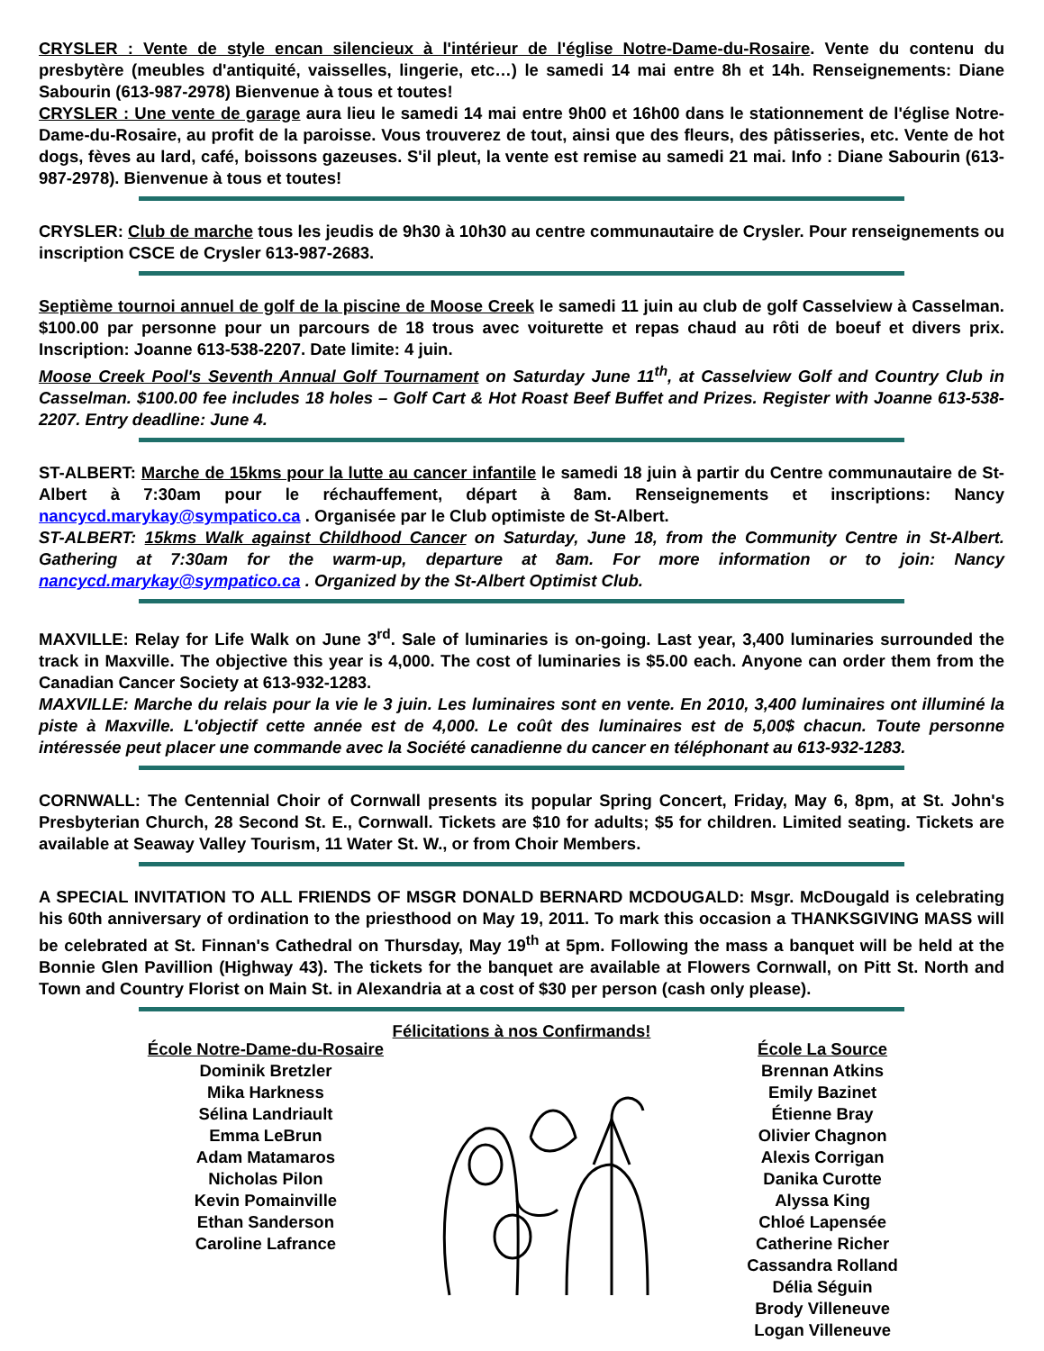CRYSLER : Vente de style encan silencieux à l'intérieur de l'église Notre-Dame-du-Rosaire. Vente du contenu du presbytère (meubles d'antiquité, vaisselles, lingerie, etc…) le samedi 14 mai entre 8h et 14h. Renseignements: Diane Sabourin (613-987-2978) Bienvenue à tous et toutes!
CRYSLER : Une vente de garage aura lieu le samedi 14 mai entre 9h00 et 16h00 dans le stationnement de l'église Notre-Dame-du-Rosaire, au profit de la paroisse. Vous trouverez de tout, ainsi que des fleurs, des pâtisseries, etc. Vente de hot dogs, fèves au lard, café, boissons gazeuses. S'il pleut, la vente est remise au samedi 21 mai. Info : Diane Sabourin (613-987-2978). Bienvenue à tous et toutes!
CRYSLER: Club de marche tous les jeudis de 9h30 à 10h30 au centre communautaire de Crysler. Pour renseignements ou inscription CSCE de Crysler 613-987-2683.
Septième tournoi annuel de golf de la piscine de Moose Creek le samedi 11 juin au club de golf Casselview à Casselman. $100.00 par personne pour un parcours de 18 trous avec voiturette et repas chaud au rôti de boeuf et divers prix. Inscription: Joanne 613-538-2207. Date limite: 4 juin.
Moose Creek Pool's Seventh Annual Golf Tournament on Saturday June 11<sup>th</sup>, at Casselview Golf and Country Club in Casselman. $100.00 fee includes 18 holes – Golf Cart & Hot Roast Beef Buffet and Prizes. Register with Joanne 613-538-2207. Entry deadline: June 4.
ST-ALBERT: Marche de 15kms pour la lutte au cancer infantile le samedi 18 juin à partir du Centre communautaire de St-Albert à 7:30am pour le réchauffement, départ à 8am. Renseignements et inscriptions: Nancy nancycd.marykay@sympatico.ca . Organisée par le Club optimiste de St-Albert.
ST-ALBERT: 15kms Walk against Childhood Cancer on Saturday, June 18, from the Community Centre in St-Albert. Gathering at 7:30am for the warm-up, departure at 8am. For more information or to join: Nancy nancycd.marykay@sympatico.ca . Organized by the St-Albert Optimist Club.
MAXVILLE: Relay for Life Walk on June 3<sup>rd</sup>. Sale of luminaries is on-going. Last year, 3,400 luminaries surrounded the track in Maxville. The objective this year is 4,000. The cost of luminaries is $5.00 each. Anyone can order them from the Canadian Cancer Society at 613-932-1283.
MAXVILLE: Marche du relais pour la vie le 3 juin. Les luminaires sont en vente. En 2010, 3,400 luminaires ont illuminé la piste à Maxville. L'objectif cette année est de 4,000. Le coût des luminaires est de 5,00$ chacun. Toute personne intéressée peut placer une commande avec la Société canadienne du cancer en téléphonant au 613-932-1283.
CORNWALL: The Centennial Choir of Cornwall presents its popular Spring Concert, Friday, May 6, 8pm, at St. John's Presbyterian Church, 28 Second St. E., Cornwall. Tickets are $10 for adults; $5 for children. Limited seating. Tickets are available at Seaway Valley Tourism, 11 Water St. W., or from Choir Members.
A SPECIAL INVITATION TO ALL FRIENDS OF MSGR DONALD BERNARD MCDOUGALD: Msgr. McDougald is celebrating his 60th anniversary of ordination to the priesthood on May 19, 2011. To mark this occasion a THANKSGIVING MASS will be celebrated at St. Finnan's Cathedral on Thursday, May 19<sup>th</sup> at 5pm. Following the mass a banquet will be held at the Bonnie Glen Pavillion (Highway 43). The tickets for the banquet are available at Flowers Cornwall, on Pitt St. North and Town and Country Florist on Main St. in Alexandria at a cost of $30 per person (cash only please).
Félicitations à nos Confirmands!
École Notre-Dame-du-Rosaire
Dominik Bretzler
Mika Harkness
Sélina Landriault
Emma LeBrun
Adam Matamaros
Nicholas Pilon
Kevin Pomainville
Ethan Sanderson
Caroline Lafrance
École La Source
Brennan Atkins
Emily Bazinet
Étienne Bray
Olivier Chagnon
Alexis Corrigan
Danika Curotte
Alyssa King
Chloé Lapensée
Catherine Richer
Cassandra Rolland
Délia Séguin
Brody Villeneuve
Logan Villeneuve